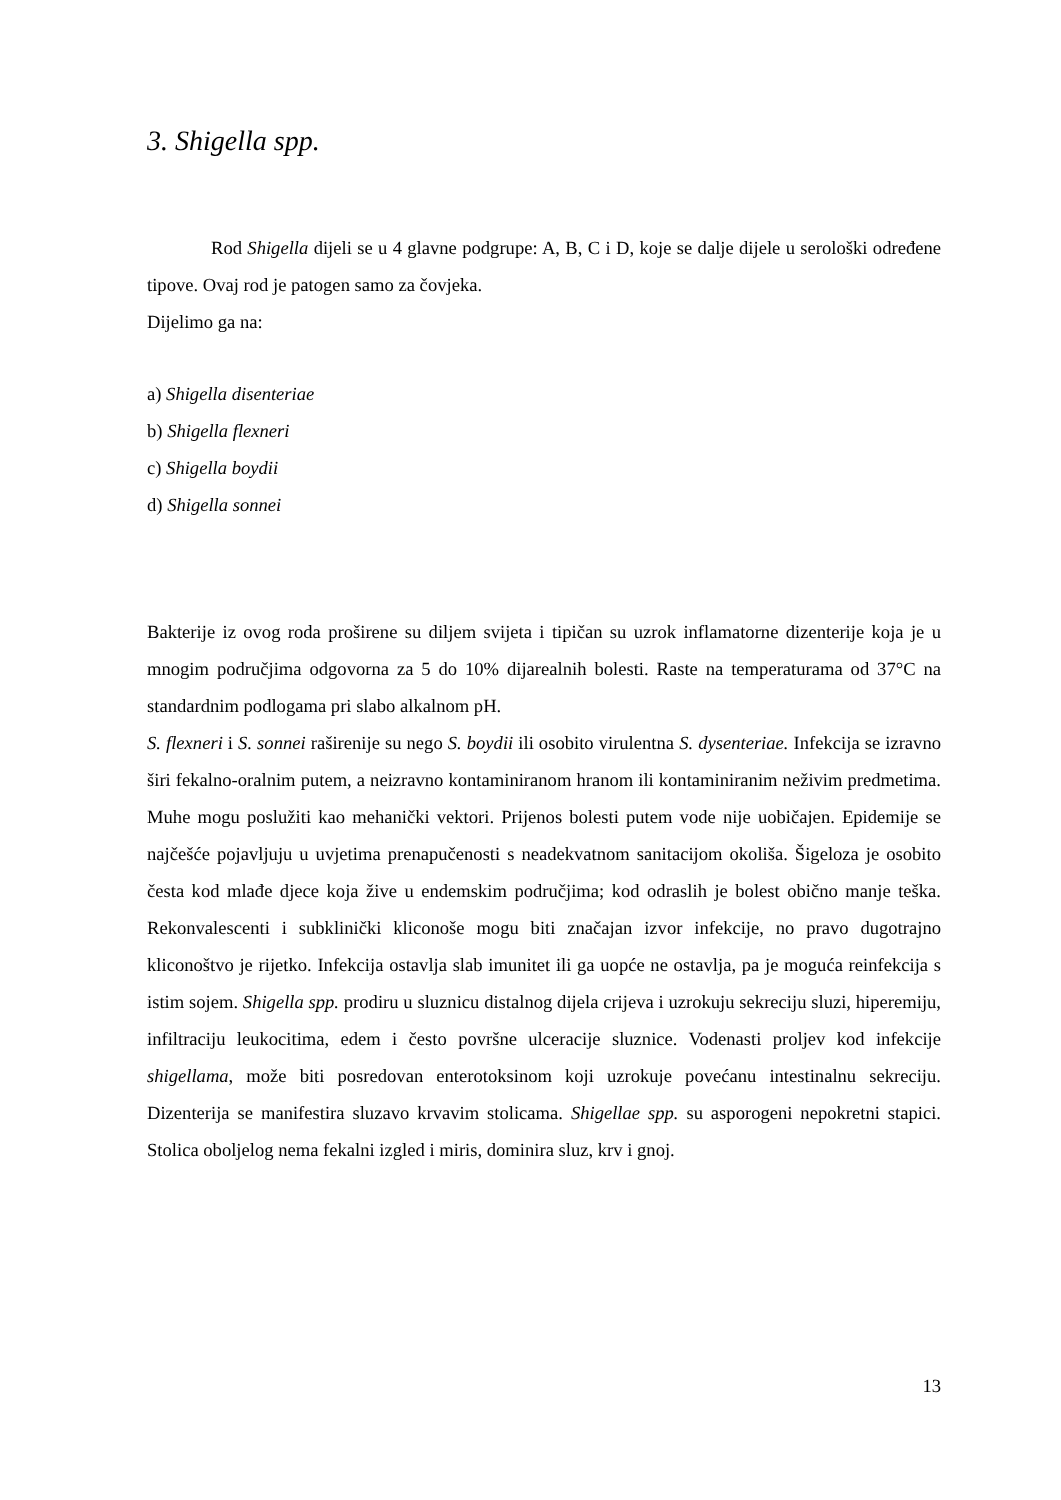3. Shigella spp.
Rod Shigella dijeli se u 4 glavne podgrupe: A, B, C i D, koje se dalje dijele u serološki određene tipove. Ovaj rod je patogen samo za čovjeka.
Dijelimo ga na:
a) Shigella disenteriae
b) Shigella flexneri
c) Shigella boydii
d) Shigella sonnei
Bakterije iz ovog roda proširene su diljem svijeta i tipičan su uzrok inflamatorne dizenterije koja je u mnogim područjima odgovorna za 5 do 10% dijarealnih bolesti. Raste na temperaturama od 37°C na standardnim podlogama pri slabo alkalnom pH.
S. flexneri i S. sonnei raširenije su nego S. boydii ili osobito virulentna S. dysenteriae. Infekcija se izravno širi fekalno-oralnim putem, a neizravno kontaminiranom hranom ili kontaminiranim neživim predmetima. Muhe mogu poslužiti kao mehanički vektori. Prijenos bolesti putem vode nije uobičajen. Epidemije se najčešće pojavljuju u uvjetima prenapučenosti s neadekvatnom sanitacijom okoliša. Šigeloza je osobito česta kod mlađe djece koja žive u endemskim područjima; kod odraslih je bolest obično manje teška. Rekonvalescenti i subklinički kliconoše mogu biti značajan izvor infekcije, no pravo dugotrajno kliconoštvo je rijetko. Infekcija ostavlja slab imunitet ili ga uopće ne ostavlja, pa je moguća reinfekcija s istim sojem. Shigella spp. prodiru u sluznicu distalnog dijela crijeva i uzrokuju sekreciju sluzi, hiperemiju, infiltraciju leukocitima, edem i često površne ulceracije sluznice. Vodenasti proljev kod infekcije shigellama, može biti posredovan enterotoksinom koji uzrokuje povećanu intestinalnu sekreciju. Dizenterija se manifestira sluzavo krvavim stolicama. Shigellae spp. su asporogeni nepokretni stapici. Stolica oboljelog nema fekalni izgled i miris, dominira sluz, krv i gnoj.
13